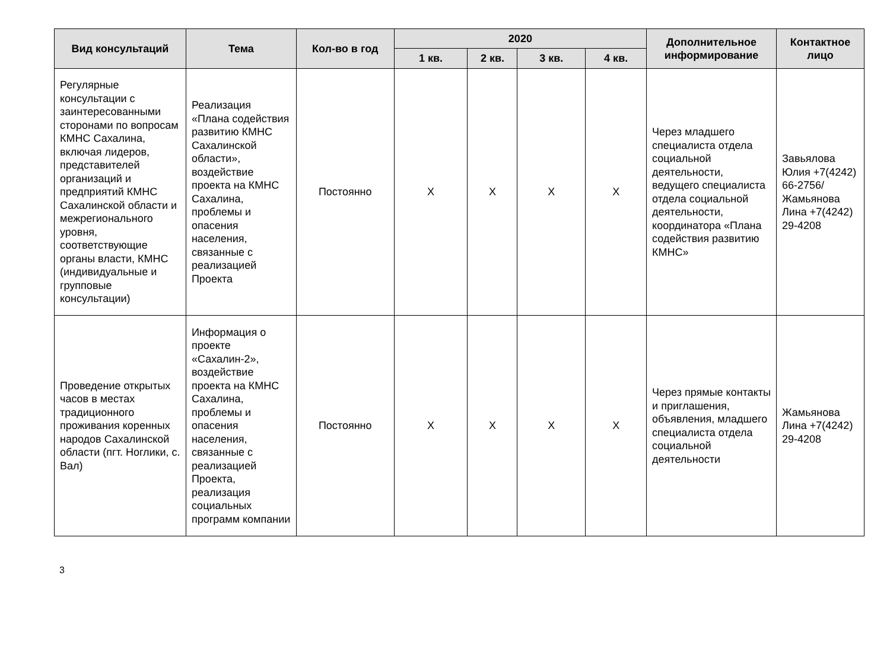| Вид консультаций | Тема | Кол-во в год | 2020 | | | | Дополнительное информирование | Контактное лицо |
| --- | --- | --- | --- | --- | --- | --- | --- | --- |
| | | | 1 кв. | 2 кв. | 3 кв. | 4 кв. | | |
| Регулярные консультации с заинтересованными сторонами по вопросам КМНС Сахалина, включая лидеров, представителей организаций и предприятий КМНС Сахалинской области и межрегионального уровня, соответствующие органы власти, КМНС (индивидуальные и групповые консультации) | Реализация «Плана содействия развитию КМНС Сахалинской области», воздействие проекта на КМНС Сахалина, проблемы и опасения населения, связанные с реализацией Проекта | Постоянно | X | X | X | X | Через младшего специалиста отдела социальной деятельности, ведущего специалиста отдела социальной деятельности, координатора «Плана содействия развитию КМНС» | Завьялова Юлия +7(4242) 66-2756/ Жамьянова Лина +7(4242) 29-4208 |
| Проведение открытых часов в местах традиционного проживания коренных народов Сахалинской области (пгт. Ноглики, с. Вал) | Информация о проекте «Сахалин-2», воздействие проекта на КМНС Сахалина, проблемы и опасения населения, связанные с реализацией Проекта, реализация социальных программ компании | Постоянно | X | X | X | X | Через прямые контакты и приглашения, объявления, младшего специалиста отдела социальной деятельности | Жамьянова Лина +7(4242) 29-4208 |
3